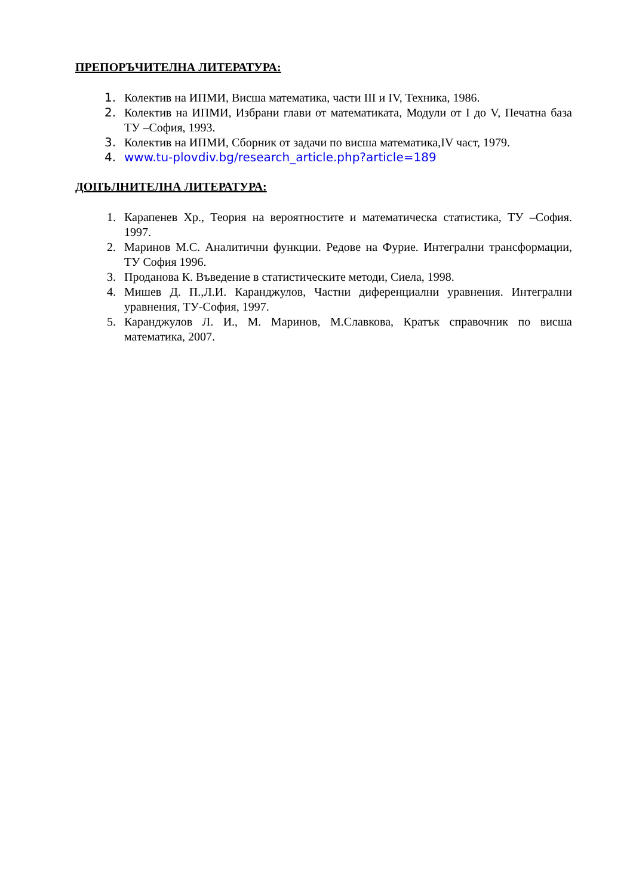ПРЕПОРЪЧИТЕЛНА ЛИТЕРАТУРА:
1. Колектив на ИПМИ, Висша математика, части III и IV, Техника, 1986.
2. Колектив на ИПМИ, Избрани глави от математиката, Модули от I до V, Печатна база ТУ –София, 1993.
3. Колектив на ИПМИ, Сборник от задачи по висша математика,IV част, 1979.
4. www.tu-plovdiv.bg/research_article.php?article=189
ДОПЪЛНИТЕЛНА ЛИТЕРАТУРА:
1. Карапенев Хр., Теория на вероятностите и математическа статистика, ТУ –София. 1997.
2. Маринов М.С. Аналитични функции. Редове на Фурие. Интегрални трансформации, ТУ София 1996.
3. Проданова К. Въведение в статистическите методи, Сиела, 1998.
4. Мишев Д. П.,Л.И. Каранджулов, Частни диференциални уравнения. Интегрални уравнения, ТУ-София, 1997.
5. Каранджулов Л. И., М. Маринов, М.Славкова, Кратък справочник по висша математика, 2007.